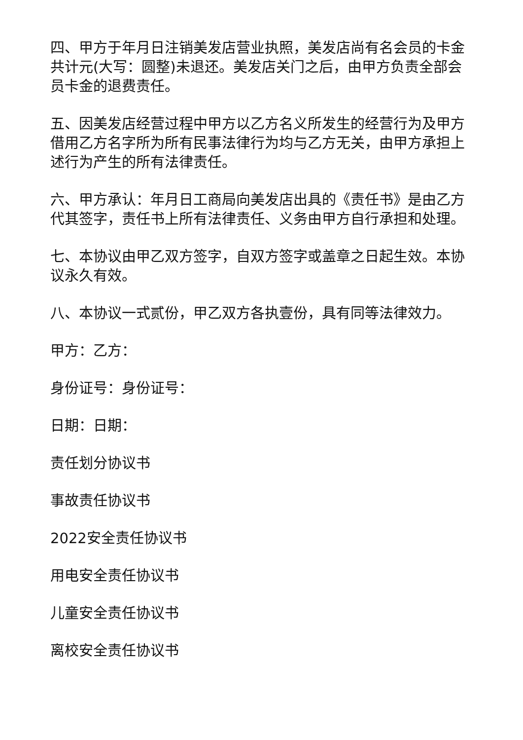四、甲方于年月日注销美发店营业执照，美发店尚有名会员的卡金共计元(大写：圆整)未退还。美发店关门之后，由甲方负责全部会员卡金的退费责任。
五、因美发店经营过程中甲方以乙方名义所发生的经营行为及甲方借用乙方名字所为所有民事法律行为均与乙方无关，由甲方承担上述行为产生的所有法律责任。
六、甲方承认：年月日工商局向美发店出具的《责任书》是由乙方代其签字，责任书上所有法律责任、义务由甲方自行承担和处理。
七、本协议由甲乙双方签字，自双方签字或盖章之日起生效。本协议永久有效。
八、本协议一式贰份，甲乙双方各执壹份，具有同等法律效力。
甲方：乙方：
身份证号：身份证号：
日期：日期：
责任划分协议书
事故责任协议书
2022安全责任协议书
用电安全责任协议书
儿童安全责任协议书
离校安全责任协议书